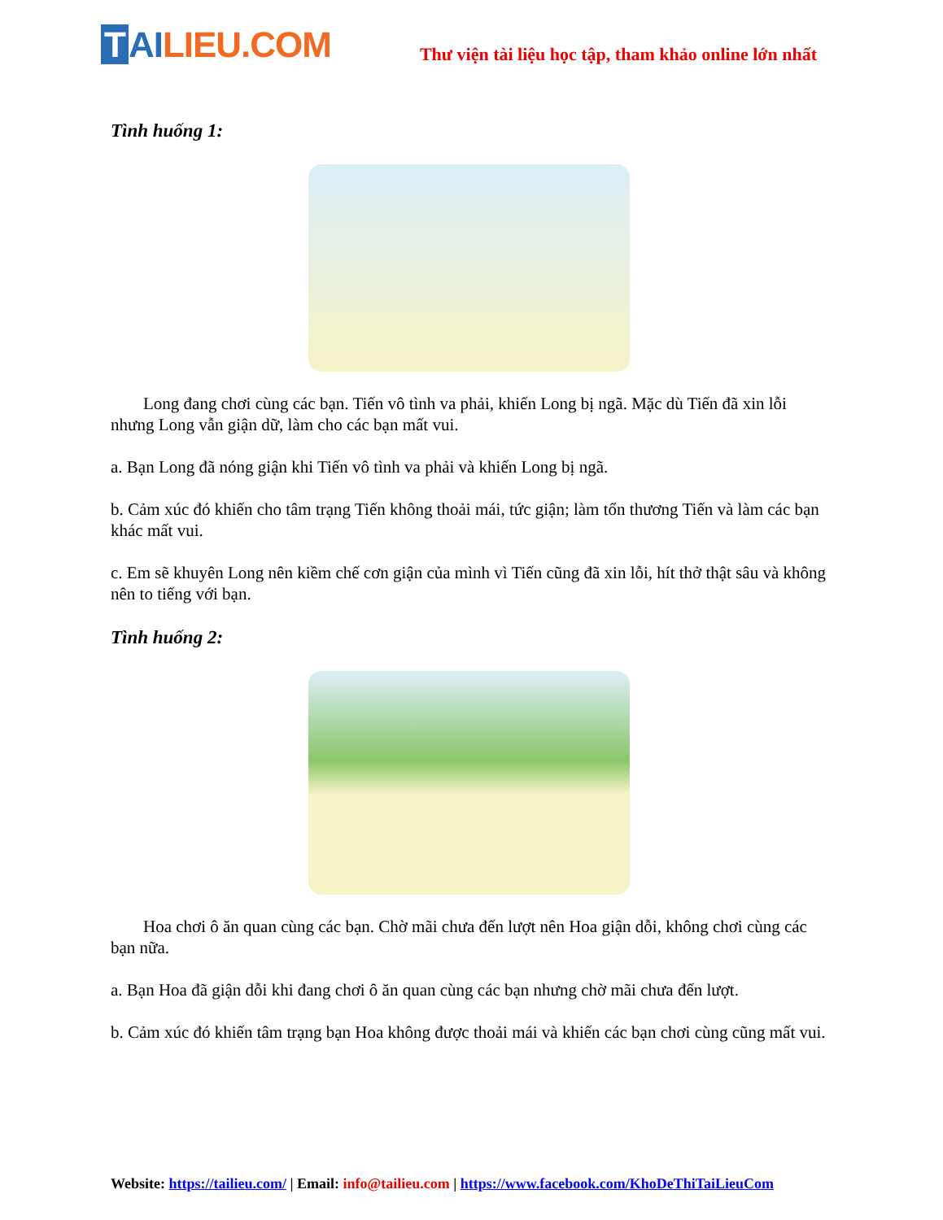T AI LIEU.COM
Thư viện tài liệu học tập, tham khảo online lớn nhất
Tình huống 1:
Long đang chơi cùng các bạn. Tiến vô tình va phải, khiến Long bị ngã. Mặc dù Tiến đã xin lỗi nhưng Long vẫn giận dữ, làm cho các bạn mất vui.
a. Bạn Long đã nóng giận khi Tiến vô tình va phải và khiến Long bị ngã.
b. Cảm xúc đó khiến cho tâm trạng Tiến không thoải mái, tức giận; làm tổn thương Tiến và làm các bạn khác mất vui.
c. Em sẽ khuyên Long nên kiềm chế cơn giận của mình vì Tiến cũng đã xin lỗi, hít thở thật sâu và không nên to tiếng với bạn.
Tình huống 2:
Hoa chơi ô ăn quan cùng các bạn. Chờ mãi chưa đến lượt nên Hoa giận dỗi, không chơi cùng các bạn nữa.
a. Bạn Hoa đã giận dỗi khi đang chơi ô ăn quan cùng các bạn nhưng chờ mãi chưa đến lượt.
b. Cảm xúc đó khiến tâm trạng bạn Hoa không được thoải mái và khiến các bạn chơi cùng cũng mất vui.
Website: https://tailieu.com/ | Email: info@tailieu.com | https://www.facebook.com/KhoDeThiTaiLieuCom